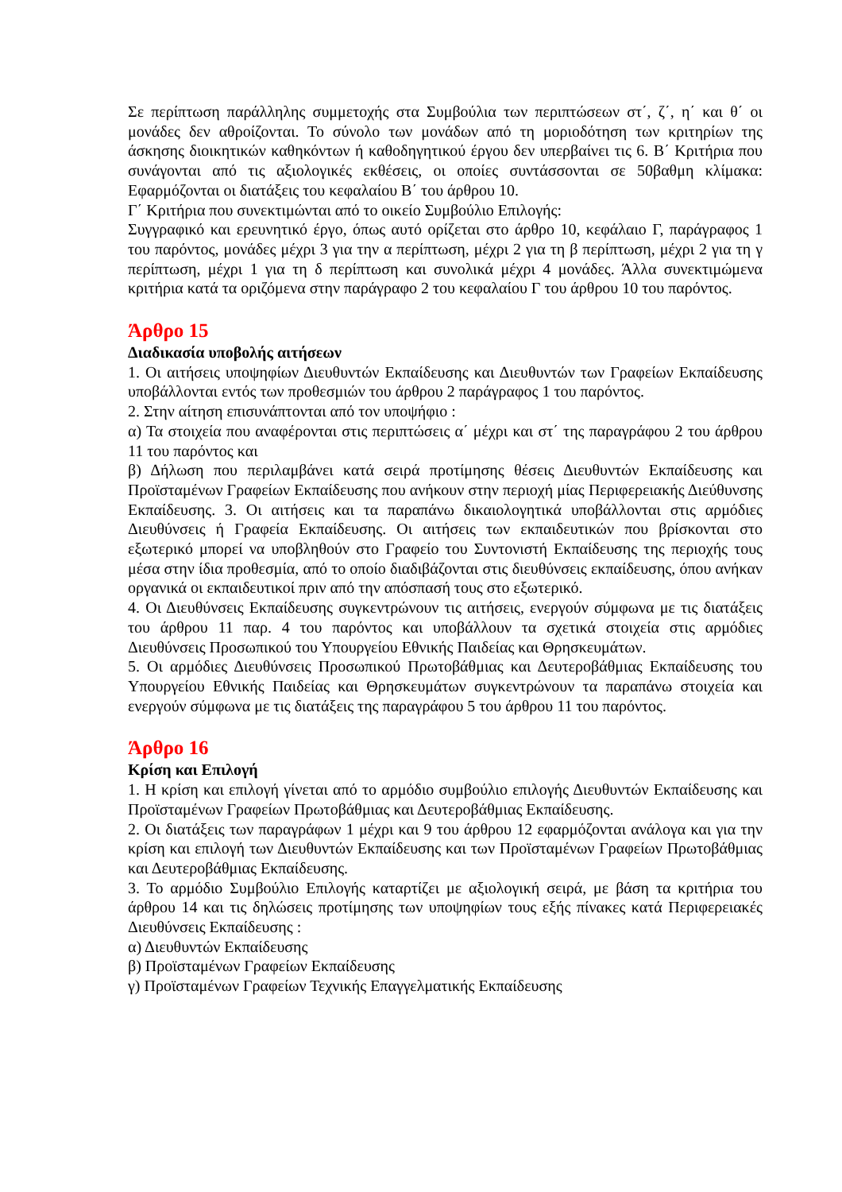Σε περίπτωση παράλληλης συμμετοχής στα Συμβούλια των περιπτώσεων στ΄, ζ΄, η΄ και θ΄ οι μονάδες δεν αθροίζονται. Το σύνολο των μονάδων από τη μοριοδότηση των κριτηρίων της άσκησης διοικητικών καθηκόντων ή καθοδηγητικού έργου δεν υπερβαίνει τις 6. Β΄ Κριτήρια που συνάγονται από τις αξιολογικές εκθέσεις, οι οποίες συντάσσονται σε 50βαθμη κλίμακα: Εφαρμόζονται οι διατάξεις του κεφαλαίου Β΄ του άρθρου 10.
Γ΄ Κριτήρια που συνεκτιμώνται από το οικείο Συμβούλιο Επιλογής:
Συγγραφικό και ερευνητικό έργο, όπως αυτό ορίζεται στο άρθρο 10, κεφάλαιο Γ, παράγραφος 1 του παρόντος, μονάδες μέχρι 3 για την α περίπτωση, μέχρι 2 για τη β περίπτωση, μέχρι 2 για τη γ περίπτωση, μέχρι 1 για τη δ περίπτωση και συνολικά μέχρι 4 μονάδες. Άλλα συνεκτιμώμενα κριτήρια κατά τα οριζόμενα στην παράγραφο 2 του κεφαλαίου Γ του άρθρου 10 του παρόντος.
Άρθρο 15
Διαδικασία υποβολής αιτήσεων
1. Οι αιτήσεις υποψηφίων Διευθυντών Εκπαίδευσης και Διευθυντών των Γραφείων Εκπαίδευσης υποβάλλονται εντός των προθεσμιών του άρθρου 2 παράγραφος 1 του παρόντος.
2. Στην αίτηση επισυνάπτονται από τον υποψήφιο :
α) Τα στοιχεία που αναφέρονται στις περιπτώσεις α΄ μέχρι και στ΄ της παραγράφου 2 του άρθρου 11 του παρόντος και
β) Δήλωση που περιλαμβάνει κατά σειρά προτίμησης θέσεις Διευθυντών Εκπαίδευσης και Προϊσταμένων Γραφείων Εκπαίδευσης που ανήκουν στην περιοχή μίας Περιφερειακής Διεύθυνσης Εκπαίδευσης. 3. Οι αιτήσεις και τα παραπάνω δικαιολογητικά υποβάλλονται στις αρμόδιες Διευθύνσεις ή Γραφεία Εκπαίδευσης. Οι αιτήσεις των εκπαιδευτικών που βρίσκονται στο εξωτερικό μπορεί να υποβληθούν στο Γραφείο του Συντονιστή Εκπαίδευσης της περιοχής τους μέσα στην ίδια προθεσμία, από το οποίο διαδιβάζονται στις διευθύνσεις εκπαίδευσης, όπου ανήκαν οργανικά οι εκπαιδευτικοί πριν από την απόσπασή τους στο εξωτερικό.
4. Οι Διευθύνσεις Εκπαίδευσης συγκεντρώνουν τις αιτήσεις, ενεργούν σύμφωνα με τις διατάξεις του άρθρου 11 παρ. 4 του παρόντος και υποβάλλουν τα σχετικά στοιχεία στις αρμόδιες Διευθύνσεις Προσωπικού του Υπουργείου Εθνικής Παιδείας και Θρησκευμάτων.
5. Οι αρμόδιες Διευθύνσεις Προσωπικού Πρωτοβάθμιας και Δευτεροβάθμιας Εκπαίδευσης του Υπουργείου Εθνικής Παιδείας και Θρησκευμάτων συγκεντρώνουν τα παραπάνω στοιχεία και ενεργούν σύμφωνα με τις διατάξεις της παραγράφου 5 του άρθρου 11 του παρόντος.
Άρθρο 16
Κρίση και Επιλογή
1. Η κρίση και επιλογή γίνεται από το αρμόδιο συμβούλιο επιλογής Διευθυντών Εκπαίδευσης και Προϊσταμένων Γραφείων Πρωτοβάθμιας και Δευτεροβάθμιας Εκπαίδευσης.
2. Οι διατάξεις των παραγράφων 1 μέχρι και 9 του άρθρου 12 εφαρμόζονται ανάλογα και για την κρίση και επιλογή των Διευθυντών Εκπαίδευσης και των Προϊσταμένων Γραφείων Πρωτοβάθμιας και Δευτεροβάθμιας Εκπαίδευσης.
3. Το αρμόδιο Συμβούλιο Επιλογής καταρτίζει με αξιολογική σειρά, με βάση τα κριτήρια του άρθρου 14 και τις δηλώσεις προτίμησης των υποψηφίων τους εξής πίνακες κατά Περιφερειακές Διευθύνσεις Εκπαίδευσης :
α) Διευθυντών Εκπαίδευσης
β) Προϊσταμένων Γραφείων Εκπαίδευσης
γ) Προϊσταμένων Γραφείων Τεχνικής Επαγγελματικής Εκπαίδευσης